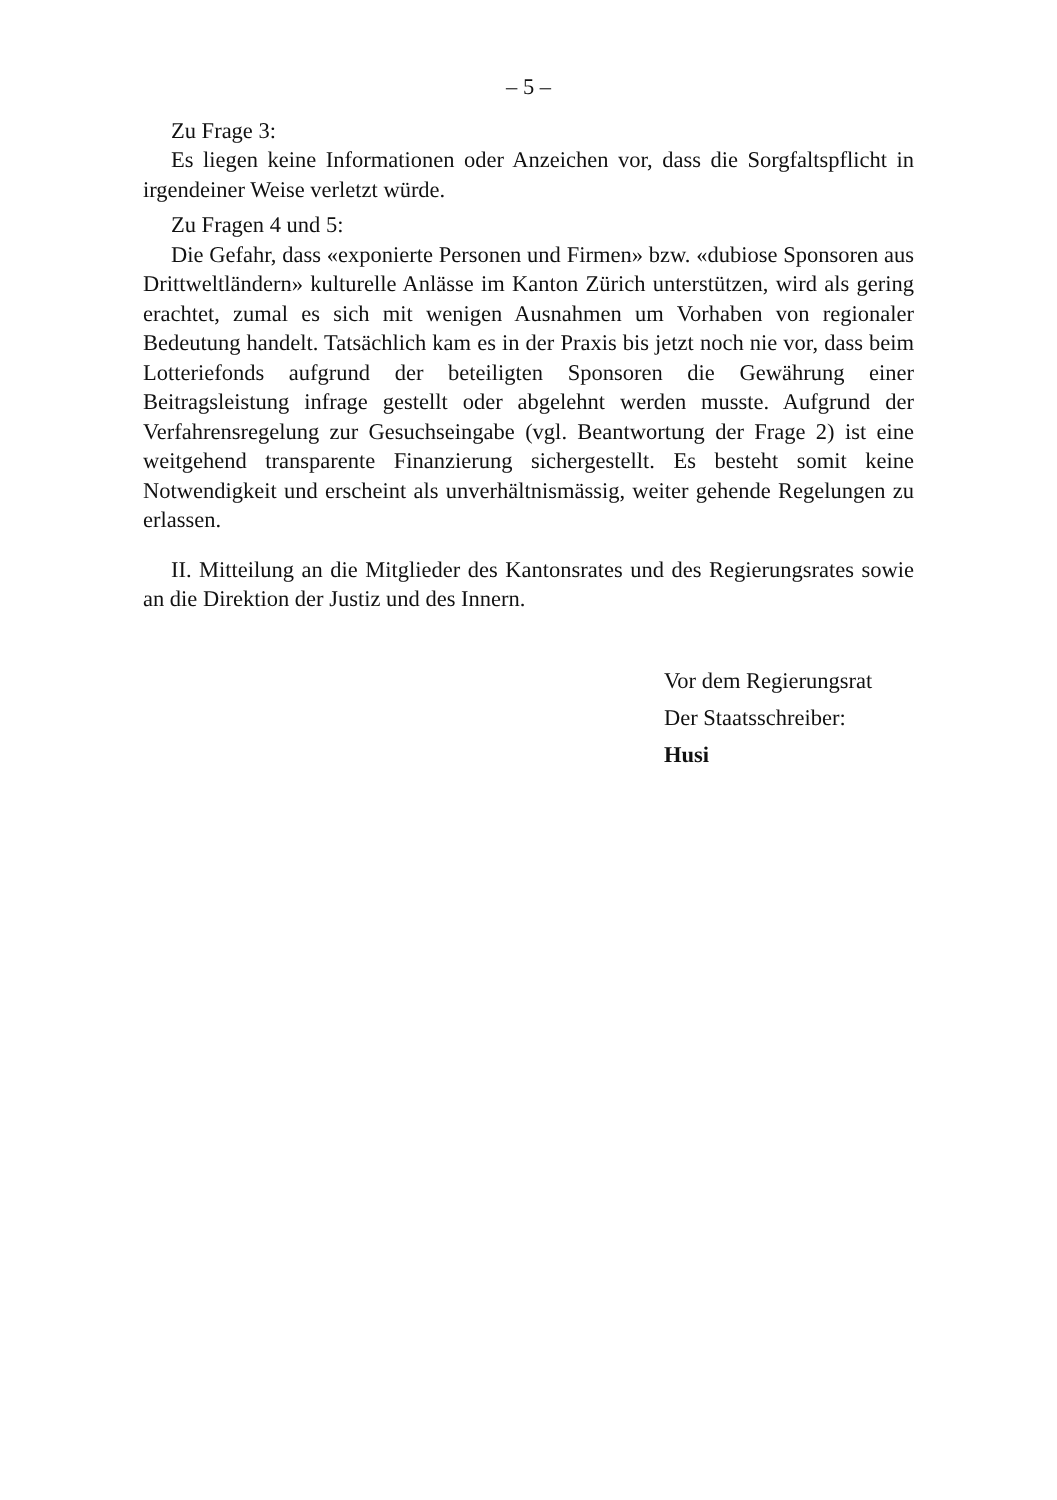– 5 –
Zu Frage 3:
Es liegen keine Informationen oder Anzeichen vor, dass die Sorgfaltspflicht in irgendeiner Weise verletzt würde.
Zu Fragen 4 und 5:
Die Gefahr, dass «exponierte Personen und Firmen» bzw. «dubiose Sponsoren aus Drittweltländern» kulturelle Anlässe im Kanton Zürich unterstützen, wird als gering erachtet, zumal es sich mit wenigen Ausnahmen um Vorhaben von regionaler Bedeutung handelt. Tatsächlich kam es in der Praxis bis jetzt noch nie vor, dass beim Lotteriefonds aufgrund der beteiligten Sponsoren die Gewährung einer Beitragsleistung infrage gestellt oder abgelehnt werden musste. Aufgrund der Verfahrensregelung zur Gesuchseingabe (vgl. Beantwortung der Frage 2) ist eine weitgehend transparente Finanzierung sichergestellt. Es besteht somit keine Notwendigkeit und erscheint als unverhältnismässig, weiter gehende Regelungen zu erlassen.
II. Mitteilung an die Mitglieder des Kantonsrates und des Regierungsrates sowie an die Direktion der Justiz und des Innern.
Vor dem Regierungsrat
Der Staatsschreiber:
Husi